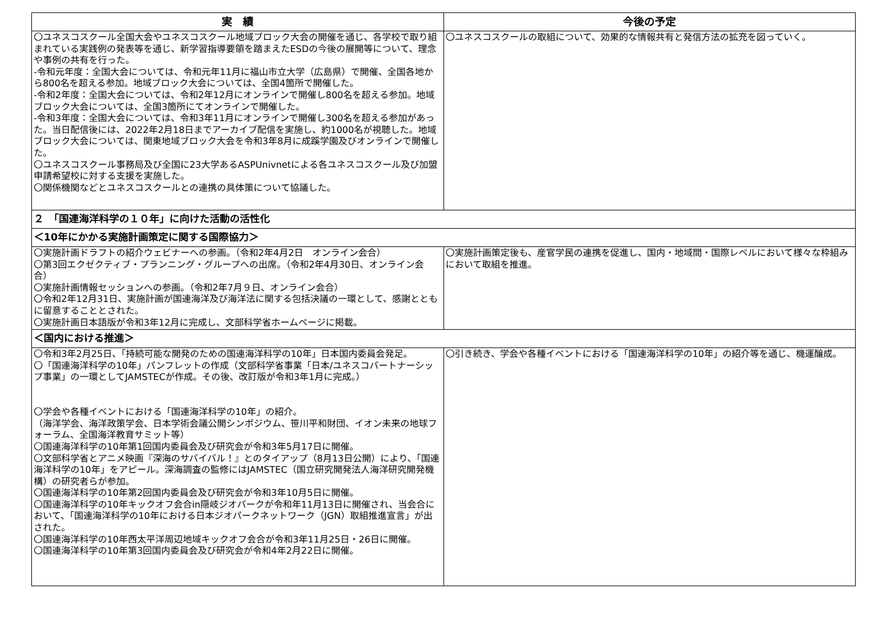| 実 績 | 今後の予定 |
| --- | --- |
| 〇ユネスコスクール全国大会やユネスコスクール地域ブロック大会の開催を通じ、各学校で取り組まれている実践例の発表等を通じ、新学習指導要領を踏まえたESDの今後の展開等について、理念や事例の共有を行った。 -令和元年度：全国大会については、令和元年11月に福山市立大学（広島県）で開催、全国各地から800名を超える参加。地域ブロック大会については、全国4箇所で開催した。 -令和2年度：全国大会については、令和2年12月にオンラインで開催し800名を超える参加。地域ブロック大会については、全国3箇所にてオンラインで開催した。 -令和3年度：全国大会については、令和3年11月にオンラインで開催し300名を超える参加があった。当日配信後には、2022年2月18日までアーカイブ配信を実施し、約1000名が視聴した。地域ブロック大会については、関東地域ブロック大会を令和3年8月に成蹊学園及びオンラインで開催した。 〇ユネスコスクール事務局及び全国に23大学あるASPUnivnetによる各ユネスコスクール及び加盟申請希望校に対する支援を実施した。 〇関係機関などとユネスコスクールとの連携の具体策について協議した。 | 〇ユネスコスクールの取組について、効果的な情報共有と発信方法の拡充を図っていく。 |
| ２ 「国連海洋科学の１０年」に向けた活動の活性化 | |
| ＜10年にかかる実施計画策定に関する国際協力＞ | |
| 〇実施計画ドラフトの紹介ウェビナーへの参画。（令和2年4月2日 オンライン会合） 〇第3回エクゼクティブ・プランニング・グループへの出席。（令和2年4月30日、オンライン会合） 〇実施計画情報セッションへの参画。（令和2年7月９日、オンライン会合） 〇令和2年12月31日、実施計画が国連海洋及び海洋法に関する包括決議の一環として、感謝とともに留意することとされた。 〇実施計画日本語版が令和3年12月に完成し、文部科学省ホームページに掲載。 | 〇実施計画策定後も、産官学民の連携を促進し、国内・地域間・国際レベルにおいて様々な枠組みにおいて取組を推進。 |
| ＜国内における推進＞ | |
| 〇令和3年2月25日、「持続可能な開発のための国連海洋科学の10年」日本国内委員会発足。 〇「国連海洋科学の10年」パンフレットの作成（文部科学省事業「日本/ユネスコパートナーシップ事業」の一環としてJAMSTECが作成。その後、改訂版が令和3年1月に完成。） 〇学会や各種イベントにおける「国連海洋科学の10年」の紹介。 （海洋学会、海洋政策学会、日本学術会議公開シンポジウム、笹川平和財団、イオン未来の地球フォーラム、全国海洋教育サミット等） 〇国連海洋科学の10年第1回国内委員会及び研究会が令和3年5月17日に開催。 〇文部科学省とアニメ映画『深海のサバイバル！』とのタイアップ（8月13日公開）により、「国連海洋科学の10年」をアピール。深海調査の監修にはJAMSTEC（国立研究開発法人海洋研究開発機構）の研究者らが参加。 〇国連海洋科学の10年第2回国内委員会及び研究会が令和3年10月5日に開催。 〇国連海洋科学の10年キックオフ会合in隠岐ジオパークが令和年11月13日に開催され、当会合において、「国連海洋科学の10年における日本ジオパークネットワーク（JGN）取組推進宣言」が出された。 〇国連海洋科学の10年西太平洋周辺地域キックオフ会合が令和3年11月25日・26日に開催。 〇国連海洋科学の10年第3回国内委員会及び研究会が令和4年2月22日に開催。 | 〇引き続き、学会や各種イベントにおける「国連海洋科学の10年」の紹介等を通じ、機運醸成。 |